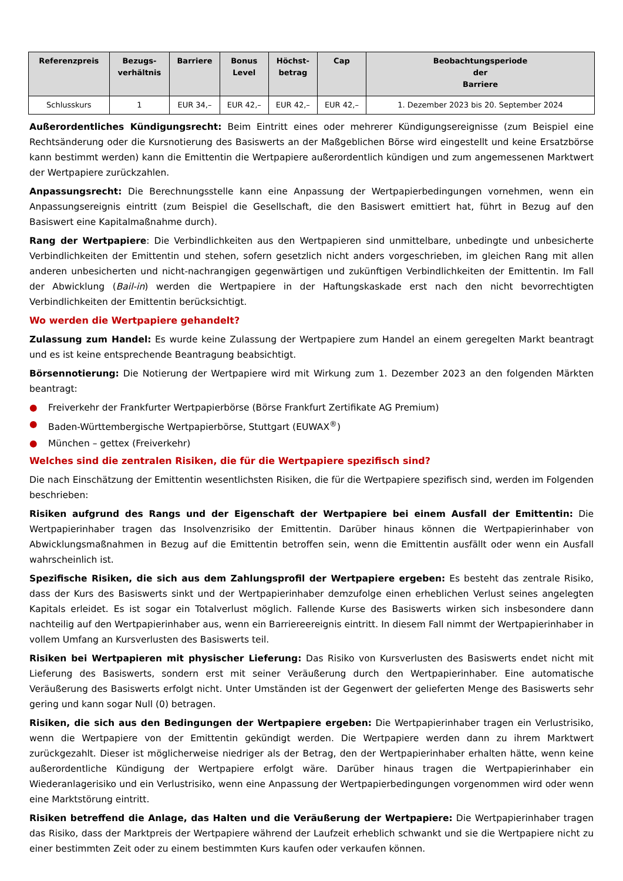| Referenzpreis | Bezugs- verhältnis | Barriere | Bonus Level | Höchst- betrag | Cap | Beobachtungsperiode der Barriere |
| --- | --- | --- | --- | --- | --- | --- |
| Schlusskurs | 1 | EUR 34,– | EUR 42,– | EUR 42,– | EUR 42,– | 1. Dezember 2023 bis 20. September 2024 |
Außerordentliches Kündigungsrecht: Beim Eintritt eines oder mehrerer Kündigungsereignisse (zum Beispiel eine Rechtsänderung oder die Kursnotierung des Basiswerts an der Maßgeblichen Börse wird eingestellt und keine Ersatzbörse kann bestimmt werden) kann die Emittentin die Wertpapiere außerordentlich kündigen und zum angemessenen Marktwert der Wertpapiere zurückzahlen.
Anpassungsrecht: Die Berechnungsstelle kann eine Anpassung der Wertpapierbedingungen vornehmen, wenn ein Anpassungsereignis eintritt (zum Beispiel die Gesellschaft, die den Basiswert emittiert hat, führt in Bezug auf den Basiswert eine Kapitalmaßnahme durch).
Rang der Wertpapiere: Die Verbindlichkeiten aus den Wertpapieren sind unmittelbare, unbedingte und unbesicherte Verbindlichkeiten der Emittentin und stehen, sofern gesetzlich nicht anders vorgeschrieben, im gleichen Rang mit allen anderen unbesicherten und nicht-nachrangigen gegenwärtigen und zukünftigen Verbindlichkeiten der Emittentin. Im Fall der Abwicklung (Bail-in) werden die Wertpapiere in der Haftungskaskade erst nach den nicht bevorrechtigten Verbindlichkeiten der Emittentin berücksichtigt.
Wo werden die Wertpapiere gehandelt?
Zulassung zum Handel: Es wurde keine Zulassung der Wertpapiere zum Handel an einem geregelten Markt beantragt und es ist keine entsprechende Beantragung beabsichtigt.
Börsennotierung: Die Notierung der Wertpapiere wird mit Wirkung zum 1. Dezember 2023 an den folgenden Märkten beantragt:
● Freiverkehr der Frankfurter Wertpapierbörse (Börse Frankfurt Zertifikate AG Premium)
● Baden-Württembergische Wertpapierbörse, Stuttgart (EUWAX<sup>®</sup>)
● München – gettex (Freiverkehr)
Welches sind die zentralen Risiken, die für die Wertpapiere spezifisch sind?
Die nach Einschätzung der Emittentin wesentlichsten Risiken, die für die Wertpapiere spezifisch sind, werden im Folgenden beschrieben:
Risiken aufgrund des Rangs und der Eigenschaft der Wertpapiere bei einem Ausfall der Emittentin: Die Wertpapierinhaber tragen das Insolvenzrisiko der Emittentin. Darüber hinaus können die Wertpapierinhaber von Abwicklungsmaßnahmen in Bezug auf die Emittentin betroffen sein, wenn die Emittentin ausfällt oder wenn ein Ausfall wahrscheinlich ist.
Spezifische Risiken, die sich aus dem Zahlungsprofil der Wertpapiere ergeben: Es besteht das zentrale Risiko, dass der Kurs des Basiswerts sinkt und der Wertpapierinhaber demzufolge einen erheblichen Verlust seines angelegten Kapitals erleidet. Es ist sogar ein Totalverlust möglich. Fallende Kurse des Basiswerts wirken sich insbesondere dann nachteilig auf den Wertpapierinhaber aus, wenn ein Barriereereignis eintritt. In diesem Fall nimmt der Wertpapierinhaber in vollem Umfang an Kursverlusten des Basiswerts teil.
Risiken bei Wertpapieren mit physischer Lieferung: Das Risiko von Kursverlusten des Basiswerts endet nicht mit Lieferung des Basiswerts, sondern erst mit seiner Veräußerung durch den Wertpapierinhaber. Eine automatische Veräußerung des Basiswerts erfolgt nicht. Unter Umständen ist der Gegenwert der gelieferten Menge des Basiswerts sehr gering und kann sogar Null (0) betragen.
Risiken, die sich aus den Bedingungen der Wertpapiere ergeben: Die Wertpapierinhaber tragen ein Verlustrisiko, wenn die Wertpapiere von der Emittentin gekündigt werden. Die Wertpapiere werden dann zu ihrem Marktwert zurückgezahlt. Dieser ist möglicherweise niedriger als der Betrag, den der Wertpapierinhaber erhalten hätte, wenn keine außerordentliche Kündigung der Wertpapiere erfolgt wäre. Darüber hinaus tragen die Wertpapierinhaber ein Wiederanlagerisiko und ein Verlustrisiko, wenn eine Anpassung der Wertpapierbedingungen vorgenommen wird oder wenn eine Marktstörung eintritt.
Risiken betreffend die Anlage, das Halten und die Veräußerung der Wertpapiere: Die Wertpapierinhaber tragen das Risiko, dass der Marktpreis der Wertpapiere während der Laufzeit erheblich schwankt und sie die Wertpapiere nicht zu einer bestimmten Zeit oder zu einem bestimmten Kurs kaufen oder verkaufen können.